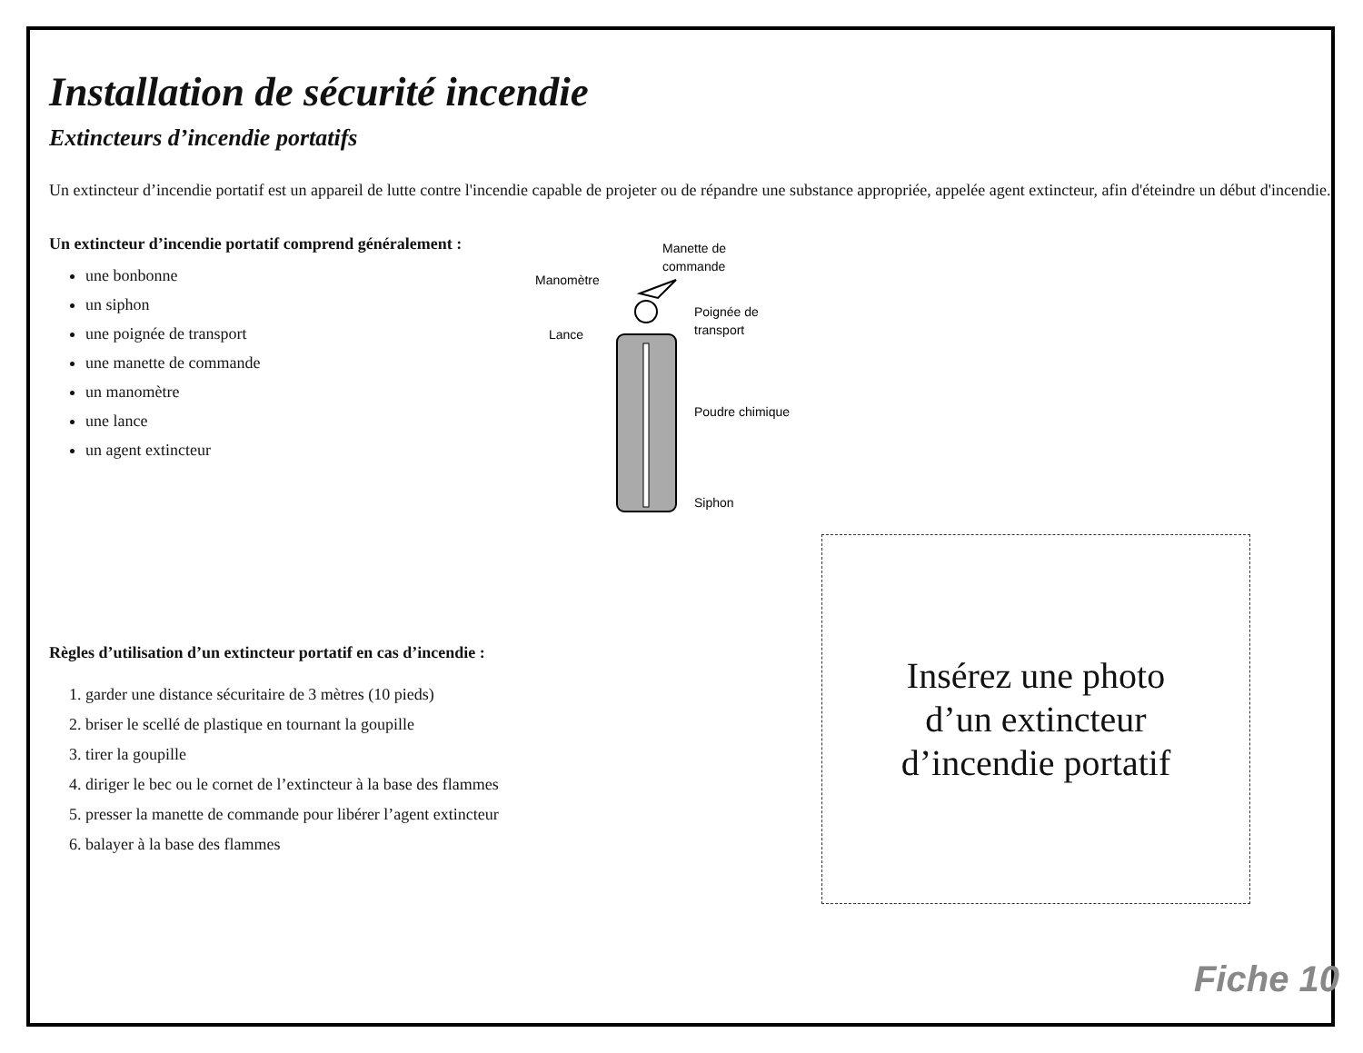Installation de sécurité incendie
Extincteurs d’incendie portatifs
Un extincteur d’incendie portatif est un appareil de lutte contre l'incendie capable de projeter ou de répandre une substance appropriée, appelée agent extincteur, afin d'éteindre un début d'incendie.
Un extincteur d’incendie portatif comprend généralement :
une bonbonne
un siphon
une poignée de transport
une manette de commande
un manomètre
une lance
un agent extincteur
Manette de
commande
Manomètre
Poignée de
transport
Lance
Poudre chimique
Siphon
Règles d’utilisation d’un extincteur portatif en cas d’incendie :
1. garder une distance sécuritaire de 3 mètres (10 pieds)
2. briser le scellé de plastique en tournant la goupille
3. tirer la goupille
4. diriger le bec ou le cornet de l’extincteur à la base des flammes
5. presser la manette de commande pour libérer l’agent extincteur
6. balayer à la base des flammes
Insérez une photo
d’un extincteur
d’incendie portatif
Fiche 10